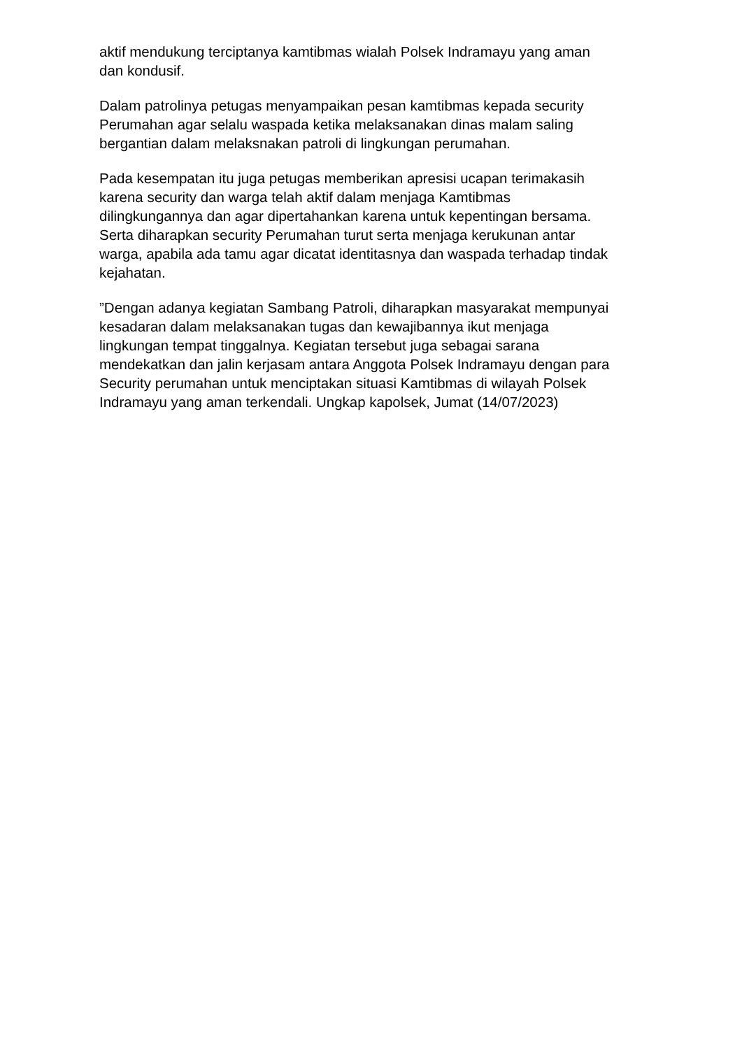aktif mendukung terciptanya kamtibmas wialah Polsek Indramayu yang aman
dan kondusif.
Dalam patrolinya petugas menyampaikan pesan kamtibmas kepada security
Perumahan agar selalu waspada ketika melaksanakan dinas malam saling
bergantian dalam melaksnakan patroli di lingkungan perumahan.
Pada kesempatan itu juga petugas memberikan apresisi ucapan terimakasih
karena security dan warga telah aktif dalam menjaga Kamtibmas
dilingkungannya dan agar dipertahankan karena untuk kepentingan bersama.
Serta diharapkan security Perumahan turut serta menjaga kerukunan antar
warga, apabila ada tamu agar dicatat identitasnya dan waspada terhadap tindak
kejahatan.
”Dengan adanya kegiatan Sambang Patroli, diharapkan masyarakat mempunyai
kesadaran dalam melaksanakan tugas dan kewajibannya ikut menjaga
lingkungan tempat tinggalnya. Kegiatan tersebut juga sebagai sarana
mendekatkan dan jalin kerjasam antara Anggota Polsek Indramayu dengan para
Security perumahan untuk menciptakan situasi Kamtibmas di wilayah Polsek
Indramayu yang aman terkendali. Ungkap kapolsek, Jumat (14/07/2023)